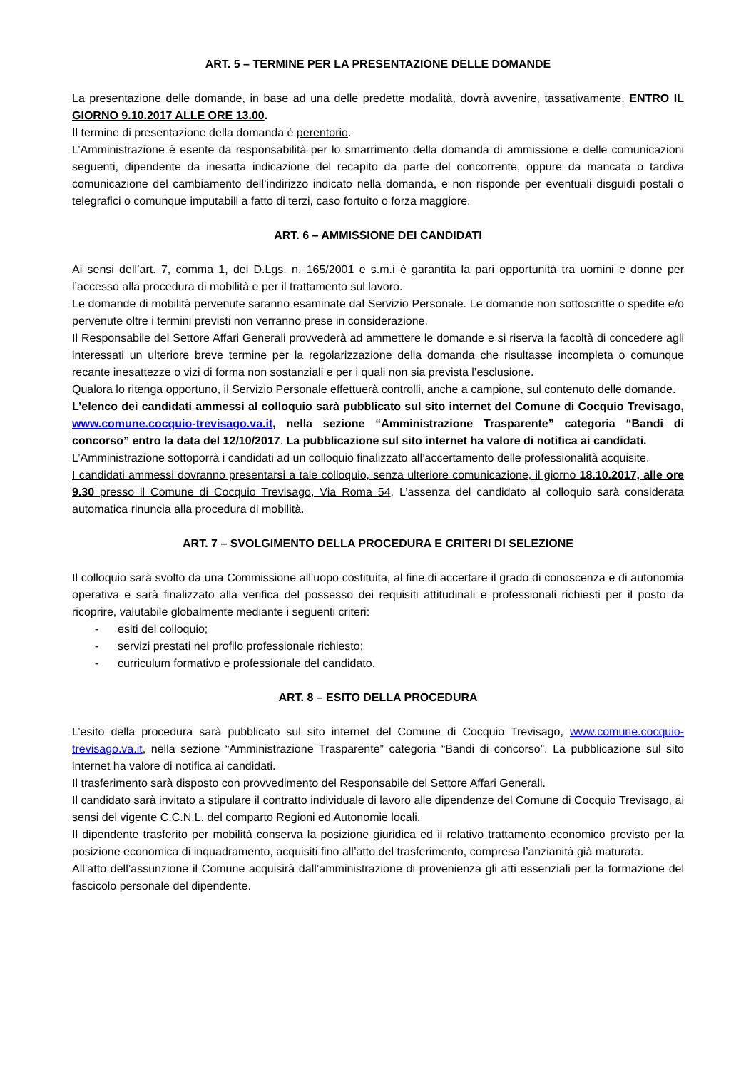ART. 5 – TERMINE PER LA PRESENTAZIONE DELLE DOMANDE
La presentazione delle domande, in base ad una delle predette modalità, dovrà avvenire, tassativamente, ENTRO IL GIORNO 9.10.2017 ALLE ORE 13.00.
Il termine di presentazione della domanda è perentorio.
L’Amministrazione è esente da responsabilità per lo smarrimento della domanda di ammissione e delle comunicazioni seguenti, dipendente da inesatta indicazione del recapito da parte del concorrente, oppure da mancata o tardiva comunicazione del cambiamento dell’indirizzo indicato nella domanda, e non risponde per eventuali disguidi postali o telegrafici o comunque imputabili a fatto di terzi, caso fortuito o forza maggiore.
ART. 6 – AMMISSIONE DEI CANDIDATI
Ai sensi dell’art. 7, comma 1, del D.Lgs. n. 165/2001 e s.m.i è garantita la pari opportunità tra uomini e donne per l’accesso alla procedura di mobilità e per il trattamento sul lavoro.
Le domande di mobilità pervenute saranno esaminate dal Servizio Personale. Le domande non sottoscritte o spedite e/o pervenute oltre i termini previsti non verranno prese in considerazione.
Il Responsabile del Settore Affari Generali provvederà ad ammettere le domande e si riserva la facoltà di concedere agli interessati un ulteriore breve termine per la regolarizzazione della domanda che risultasse incompleta o comunque recante inesattezze o vizi di forma non sostanziali e per i quali non sia prevista l’esclusione.
Qualora lo ritenga opportuno, il Servizio Personale effettuerà controlli, anche a campione, sul contenuto delle domande.
L’elenco dei candidati ammessi al colloquio sarà pubblicato sul sito internet del Comune di Cocquio Trevisago, www.comune.cocquio-trevisago.va.it, nella sezione “Amministrazione Trasparente” categoria “Bandi di concorso” entro la data del 12/10/2017. La pubblicazione sul sito internet ha valore di notifica ai candidati.
L’Amministrazione sottoporrà i candidati ad un colloquio finalizzato all’accertamento delle professionalità acquisite.
I candidati ammessi dovranno presentarsi a tale colloquio, senza ulteriore comunicazione, il giorno 18.10.2017, alle ore 9.30 presso il Comune di Cocquio Trevisago, Via Roma 54. L’assenza del candidato al colloquio sarà considerata automatica rinuncia alla procedura di mobilità.
ART. 7 – SVOLGIMENTO DELLA PROCEDURA E CRITERI DI SELEZIONE
Il colloquio sarà svolto da una Commissione all’uopo costituita, al fine di accertare il grado di conoscenza e di autonomia operativa e sarà finalizzato alla verifica del possesso dei requisiti attitudinali e professionali richiesti per il posto da ricoprire, valutabile globalmente mediante i seguenti criteri:
- esiti del colloquio;
- servizi prestati nel profilo professionale richiesto;
- curriculum formativo e professionale del candidato.
ART. 8 – ESITO DELLA PROCEDURA
L’esito della procedura sarà pubblicato sul sito internet del Comune di Cocquio Trevisago, www.comune.cocquio-trevisago.va.it, nella sezione “Amministrazione Trasparente” categoria “Bandi di concorso”. La pubblicazione sul sito internet ha valore di notifica ai candidati.
Il trasferimento sarà disposto con provvedimento del Responsabile del Settore Affari Generali.
Il candidato sarà invitato a stipulare il contratto individuale di lavoro alle dipendenze del Comune di Cocquio Trevisago, ai sensi del vigente C.C.N.L. del comparto Regioni ed Autonomie locali.
Il dipendente trasferito per mobilità conserva la posizione giuridica ed il relativo trattamento economico previsto per la posizione economica di inquadramento, acquisiti fino all’atto del trasferimento, compresa l’anzianità già maturata.
All’atto dell’assunzione il Comune acquisirà dall’amministrazione di provenienza gli atti essenziali per la formazione del fascicolo personale del dipendente.